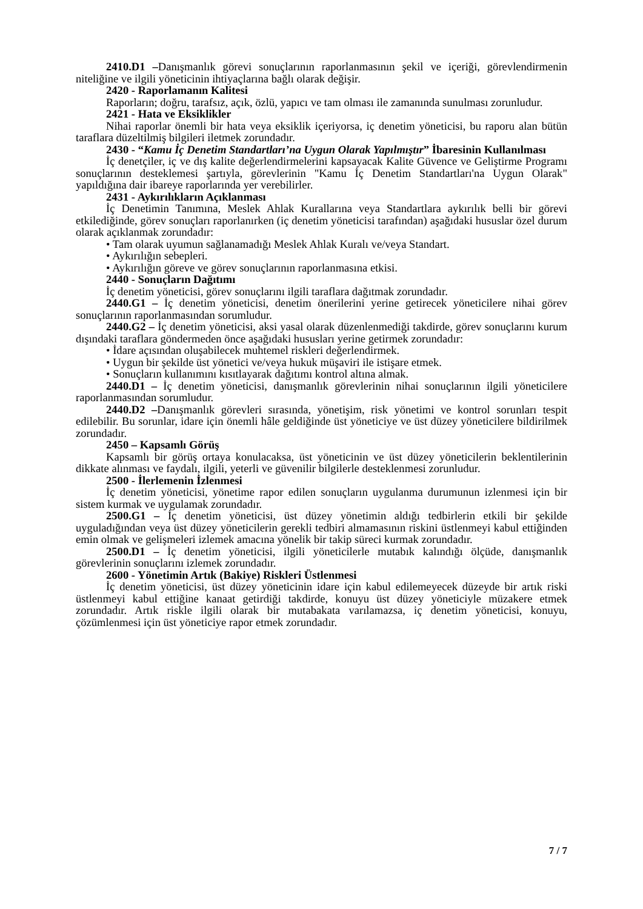2410.D1 –Danışmanlık görevi sonuçlarının raporlanmasının şekil ve içeriği, görevlendirmenin niteliğine ve ilgili yöneticinin ihtiyaçlarına bağlı olarak değişir.
2420 - Raporlamanın Kalitesi
Raporların; doğru, tarafsız, açık, özlü, yapıcı ve tam olması ile zamanında sunulması zorunludur.
2421 - Hata ve Eksiklikler
Nihai raporlar önemli bir hata veya eksiklik içeriyorsa, iç denetim yöneticisi, bu raporu alan bütün taraflara düzeltilmiş bilgileri iletmek zorundadır.
2430 - “Kamu İç Denetim Standartları’na Uygun Olarak Yapılmıştır” İbaresinin Kullanılması
İç denetçiler, iç ve dış kalite değerlendirmelerini kapsayacak Kalite Güvence ve Geliştirme Programı sonuçlarının desteklemesi şartıyla, görevlerinin "Kamu İç Denetim Standartları'na Uygun Olarak" yapıldığına dair ibareye raporlarında yer verebilirler.
2431 - Aykırılıkların Açıklanması
İç Denetimin Tanımına, Meslek Ahlak Kurallarına veya Standartlara aykırılık belli bir görevi etkilediğinde, görev sonuçları raporlanırken (iç denetim yöneticisi tarafından) aşağıdaki hususlar özel durum olarak açıklanmak zorundadır:
• Tam olarak uyumun sağlanamadığı Meslek Ahlak Kuralı ve/veya Standart.
• Aykırılığın sebepleri.
• Aykırılığın göreve ve görev sonuçlarının raporlanmasına etkisi.
2440 - Sonuçların Dağıtımı
İç denetim yöneticisi, görev sonuçlarını ilgili taraflara dağıtmak zorundadır.
2440.G1 – İç denetim yöneticisi, denetim önerilerini yerine getirecek yöneticilere nihai görev sonuçlarının raporlanmasından sorumludur.
2440.G2 – İç denetim yöneticisi, aksi yasal olarak düzenlenmediği takdirde, görev sonuçlarını kurum dışındaki taraflara göndermeden önce aşağıdaki hususları yerine getirmek zorundadır:
• İdare açısından oluşabilecek muhtemel riskleri değerlendirmek.
• Uygun bir şekilde üst yönetici ve/veya hukuk müşaviri ile istişare etmek.
• Sonuçların kullanımını kısıtlayarak dağıtımı kontrol altına almak.
2440.D1 – İç denetim yöneticisi, danışmanlık görevlerinin nihai sonuçlarının ilgili yöneticilere raporlanmasından sorumludur.
2440.D2 –Danışmanlık görevleri sırasında, yönetişim, risk yönetimi ve kontrol sorunları tespit edilebilir. Bu sorunlar, idare için önemli hâle geldiğinde üst yöneticiye ve üst düzey yöneticilere bildirilmek zorundadır.
2450 – Kapsamlı Görüş
Kapsamlı bir görüş ortaya konulacaksa, üst yöneticinin ve üst düzey yöneticilerin beklentilerinin dikkate alınması ve faydalı, ilgili, yeterli ve güvenilir bilgilerle desteklenmesi zorunludur.
2500 - İlerlemenin İzlenmesi
İç denetim yöneticisi, yönetime rapor edilen sonuçların uygulanma durumunun izlenmesi için bir sistem kurmak ve uygulamak zorundadır.
2500.G1 – İç denetim yöneticisi, üst düzey yönetimin aldığı tedbirlerin etkili bir şekilde uyguladığından veya üst düzey yöneticilerin gerekli tedbiri almamasının riskini üstlenmeyi kabul ettiğinden emin olmak ve gelişmeleri izlemek amacına yönelik bir takip süreci kurmak zorundadır.
2500.D1 – İç denetim yöneticisi, ilgili yöneticilerle mutabık kalındığı ölçüde, danışmanlık görevlerinin sonuçlarını izlemek zorundadır.
2600 - Yönetimin Artık (Bakiye) Riskleri Üstlenmesi
İç denetim yöneticisi, üst düzey yöneticinin idare için kabul edilemeyecek düzeyde bir artık riski üstlenmeyi kabul ettiğine kanaat getirdiği takdirde, konuyu üst düzey yöneticiyle müzakere etmek zorundadır. Artık riskle ilgili olarak bir mutabakata varılamazsa, iç denetim yöneticisi, konuyu, çözümlenmesi için üst yöneticiye rapor etmek zorundadır.
7 / 7